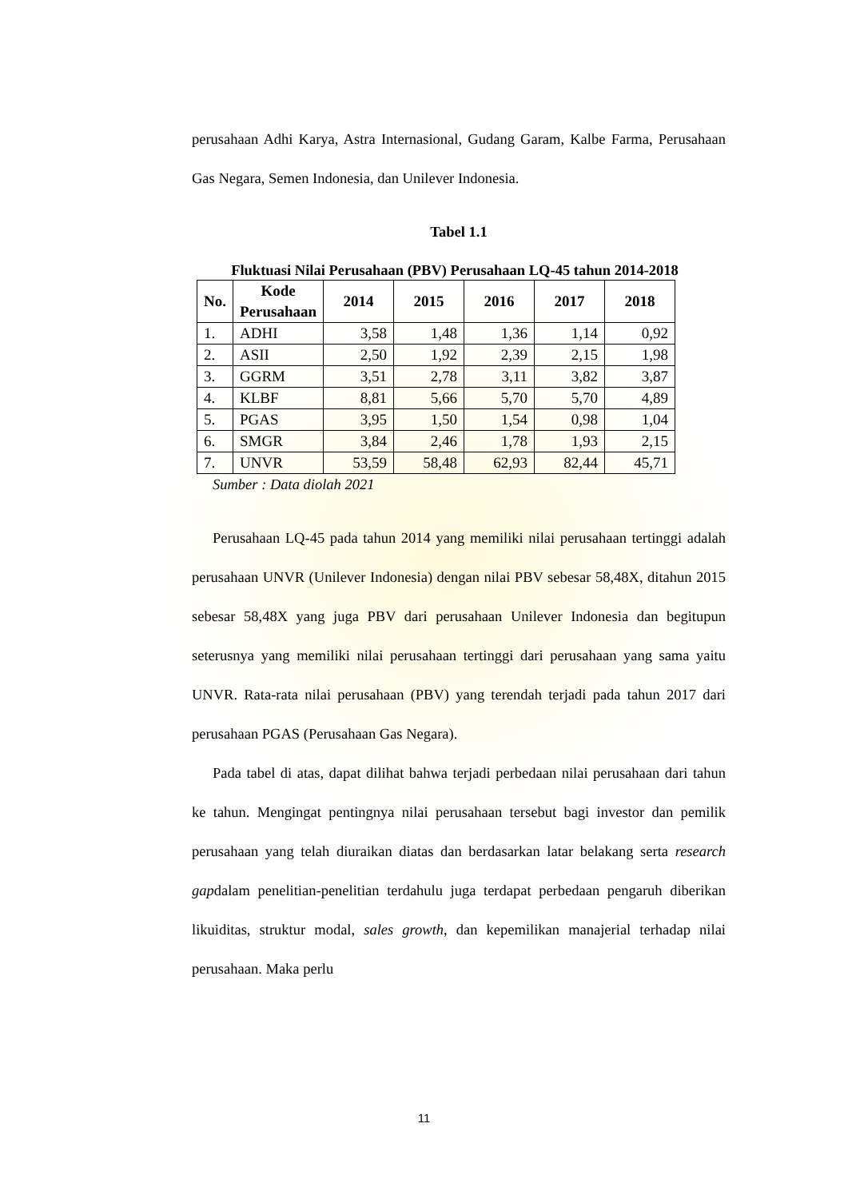perusahaan Adhi Karya, Astra Internasional, Gudang Garam, Kalbe Farma, Perusahaan Gas Negara, Semen Indonesia, dan Unilever Indonesia.
Tabel 1.1
Fluktuasi Nilai Perusahaan (PBV) Perusahaan LQ-45 tahun 2014-2018
| No. | Kode Perusahaan | 2014 | 2015 | 2016 | 2017 | 2018 |
| --- | --- | --- | --- | --- | --- | --- |
| 1. | ADHI | 3,58 | 1,48 | 1,36 | 1,14 | 0,92 |
| 2. | ASII | 2,50 | 1,92 | 2,39 | 2,15 | 1,98 |
| 3. | GGRM | 3,51 | 2,78 | 3,11 | 3,82 | 3,87 |
| 4. | KLBF | 8,81 | 5,66 | 5,70 | 5,70 | 4,89 |
| 5. | PGAS | 3,95 | 1,50 | 1,54 | 0,98 | 1,04 |
| 6. | SMGR | 3,84 | 2,46 | 1,78 | 1,93 | 2,15 |
| 7. | UNVR | 53,59 | 58,48 | 62,93 | 82,44 | 45,71 |
Sumber : Data diolah 2021
Perusahaan LQ-45 pada tahun 2014 yang memiliki nilai perusahaan tertinggi adalah perusahaan UNVR (Unilever Indonesia) dengan nilai PBV sebesar 58,48X, ditahun 2015 sebesar 58,48X yang juga PBV dari perusahaan Unilever Indonesia dan begitupun seterusnya yang memiliki nilai perusahaan tertinggi dari perusahaan yang sama yaitu UNVR. Rata-rata nilai perusahaan (PBV) yang terendah terjadi pada tahun 2017 dari perusahaan PGAS (Perusahaan Gas Negara).
Pada tabel di atas, dapat dilihat bahwa terjadi perbedaan nilai perusahaan dari tahun ke tahun. Mengingat pentingnya nilai perusahaan tersebut bagi investor dan pemilik perusahaan yang telah diuraikan diatas dan berdasarkan latar belakang serta research gapdalam penelitian-penelitian terdahulu juga terdapat perbedaan pengaruh diberikan likuiditas, struktur modal, sales growth, dan kepemilikan manajerial terhadap nilai perusahaan. Maka perlu
11